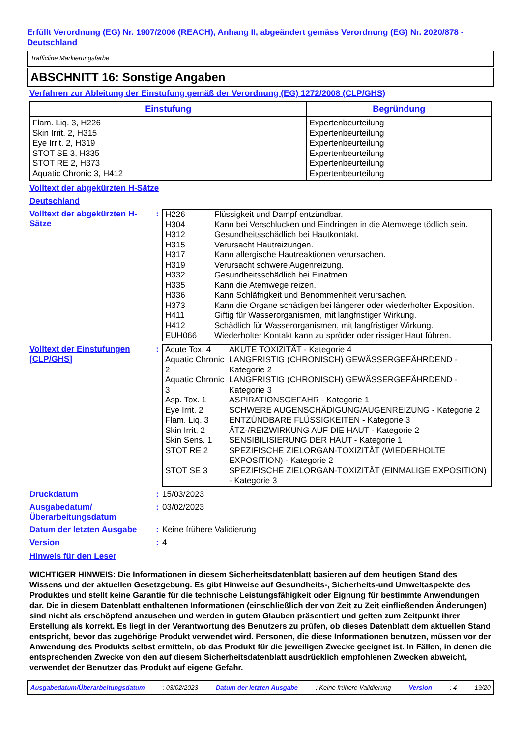Erfüllt Verordnung (EG) Nr. 1907/2006 (REACH), Anhang II, abgeändert gemäss Verordnung (EG) Nr. 2020/878 - Deutschland
Trafficline Markierungsfarbe
ABSCHNITT 16: Sonstige Angaben
Verfahren zur Ableitung der Einstufung gemäß der Verordnung (EG) 1272/2008 (CLP/GHS)
| Einstufung | Begründung |
| --- | --- |
| Flam. Liq. 3, H226 Skin Irrit. 2, H315 Eye Irrit. 2, H319 STOT SE 3, H335 STOT RE 2, H373 Aquatic Chronic 3, H412 | Expertenbeurteilung Expertenbeurteilung Expertenbeurteilung Expertenbeurteilung Expertenbeurteilung Expertenbeurteilung |
Volltext der abgekürzten H-Sätze
Deutschland
Volltext der abgekürzten H-Sätze
:
| H226 | Flüssigkeit und Dampf entzündbar. |
| H304 | Kann bei Verschlucken und Eindringen in die Atemwege tödlich sein. |
| H312 | Gesundheitsschädlich bei Hautkontakt. |
| H315 | Verursacht Hautreizungen. |
| H317 | Kann allergische Hautreaktionen verursachen. |
| H319 | Verursacht schwere Augenreizung. |
| H332 | Gesundheitsschädlich bei Einatmen. |
| H335 | Kann die Atemwege reizen. |
| H336 | Kann Schläfrigkeit und Benommenheit verursachen. |
| H373 | Kann die Organe schädigen bei längerer oder wiederholter Exposition. |
| H411 | Giftig für Wasserorganismen, mit langfristiger Wirkung. |
| H412 | Schädlich für Wasserorganismen, mit langfristiger Wirkung. |
| EUH066 | Wiederholter Kontakt kann zu spröder oder rissiger Haut führen. |
Volltext der Einstufungen [CLP/GHS]
:
| Acute Tox. 4 | AKUTE TOXIZITÄT - Kategorie 4 |
| Aquatic Chronic 2 | LANGFRISTIG (CHRONISCH) GEWÄSSERGEFÄHRDEND - Kategorie 2 |
| Aquatic Chronic 3 | LANGFRISTIG (CHRONISCH) GEWÄSSERGEFÄHRDEND - Kategorie 3 |
| Asp. Tox. 1 | ASPIRATIONSGEFAHR - Kategorie 1 |
| Eye Irrit. 2 | SCHWERE AUGENSCHÄDIGUNG/AUGENREIZUNG - Kategorie 2 |
| Flam. Liq. 3 | ENTZÜNDBARE FLÜSSIGKEITEN - Kategorie 3 |
| Skin Irrit. 2 | ÄTZ-/REIZWIRKUNG AUF DIE HAUT - Kategorie 2 |
| Skin Sens. 1 | SENSIBILISIERUNG DER HAUT - Kategorie 1 |
| STOT RE 2 | SPEZIFISCHE ZIELORGAN-TOXIZITÄT (WIEDERHOLTE EXPOSITION) - Kategorie 2 |
| STOT SE 3 | SPEZIFISCHE ZIELORGAN-TOXIZITÄT (EINMALIGE EXPOSITION) - Kategorie 3 |
Druckdatum : 15/03/2023
Ausgabedatum/ Überarbeitungsdatum
: 03/02/2023
Datum der letzten Ausgabe
: Keine frühere Validierung
Version : 4
Hinweis für den Leser
WICHTIGER HINWEIS: Die Informationen in diesem Sicherheitsdatenblatt basieren auf dem heutigen Stand des Wissens und der aktuellen Gesetzgebung. Es gibt Hinweise auf Gesundheits-, Sicherheits-und Umweltaspekte des Produktes und stellt keine Garantie für die technische Leistungsfähigkeit oder Eignung für bestimmte Anwendungen dar. Die in diesem Datenblatt enthaltenen Informationen (einschließlich der von Zeit zu Zeit einfließenden Änderungen) sind nicht als erschöpfend anzusehen und werden in gutem Glauben präsentiert und gelten zum Zeitpunkt ihrer Erstellung als korrekt. Es liegt in der Verantwortung des Benutzers zu prüfen, ob dieses Datenblatt dem aktuellen Stand entspricht, bevor das zugehörige Produkt verwendet wird. Personen, die diese Informationen benutzen, müssen vor der Anwendung des Produkts selbst ermitteln, ob das Produkt für die jeweiligen Zwecke geeignet ist. In Fällen, in denen die entsprechenden Zwecke von den auf diesem Sicherheitsdatenblatt ausdrücklich empfohlenen Zwecken abweicht, verwendet der Benutzer das Produkt auf eigene Gefahr.
Ausgabedatum/Überarbeitungsdatum: 03/02/2023 Datum der letzten Ausgabe: Keine frühere Validierung Version: 4 19/20